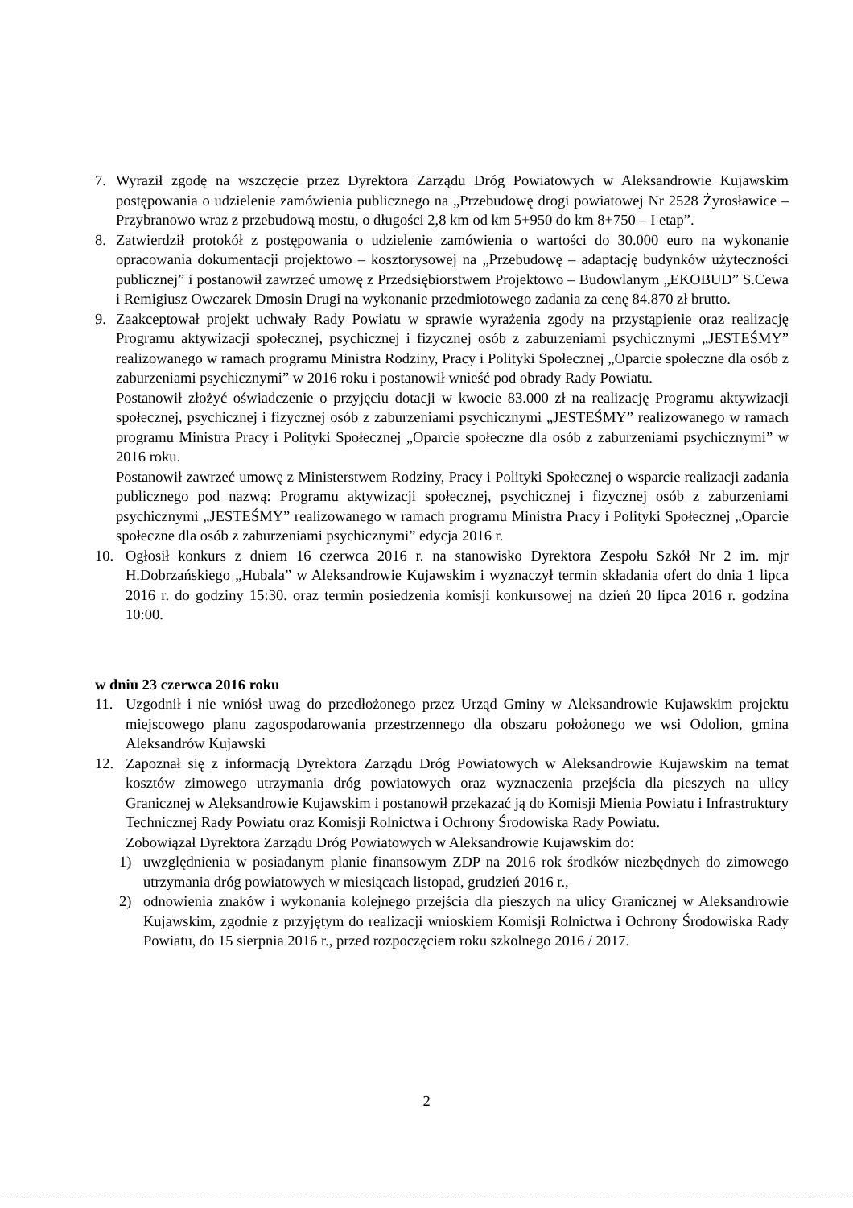7. Wyraził zgodę na wszczęcie przez Dyrektora Zarządu Dróg Powiatowych w Aleksandrowie Kujawskim postępowania o udzielenie zamówienia publicznego na „Przebudowę drogi powiatowej Nr 2528 Żyrosławice – Przybranowo wraz z przebudową mostu, o długości 2,8 km od km 5+950 do km 8+750 – I etap”.
8. Zatwierdził protokół z postępowania o udzielenie zamówienia o wartości do 30.000 euro na wykonanie opracowania dokumentacji projektowo – kosztorysowej na „Przebudowę – adaptację budynków użyteczności publicznej” i postanowił zawrzeć umowę z Przedsiębiorstwem Projektowo – Budowlanym „EKOBUD” S.Cewa i Remigiusz Owczarek Dmosin Drugi na wykonanie przedmiotowego zadania za cenę 84.870 zł brutto.
9. Zaakceptował projekt uchwały Rady Powiatu w sprawie wyrażenia zgody na przystąpienie oraz realizację Programu aktywizacji społecznej, psychicznej i fizycznej osób z zaburzeniami psychicznymi „JESTEŚMY” realizowanego w ramach programu Ministra Rodziny, Pracy i Polityki Społecznej „Oparcie społeczne dla osób z zaburzeniami psychicznymi” w 2016 roku i postanowił wnieść pod obrady Rady Powiatu.
Postanowił złożyć oświadczenie o przyjęciu dotacji w kwocie 83.000 zł na realizację Programu aktywizacji społecznej, psychicznej i fizycznej osób z zaburzeniami psychicznymi „JESTEŚMY” realizowanego w ramach programu Ministra Pracy i Polityki Społecznej „Oparcie społeczne dla osób z zaburzeniami psychicznymi” w 2016 roku.
Postanowił zawrzeć umowę z Ministerstwem Rodziny, Pracy i Polityki Społecznej o wsparcie realizacji zadania publicznego pod nazwą: Programu aktywizacji społecznej, psychicznej i fizycznej osób z zaburzeniami psychicznymi „JESTEŚMY” realizowanego w ramach programu Ministra Pracy i Polityki Społecznej „Oparcie społeczne dla osób z zaburzeniami psychicznymi” edycja 2016 r.
10. Ogłosił konkurs z dniem 16 czerwca 2016 r. na stanowisko Dyrektora Zespołu Szkół Nr 2 im. mjr H.Dobrzańskiego „Hubala” w Aleksandrowie Kujawskim i wyznaczył termin składania ofert do dnia 1 lipca 2016 r. do godziny 15:30. oraz termin posiedzenia komisji konkursowej na dzień 20 lipca 2016 r. godzina 10:00.
w dniu 23 czerwca 2016 roku
11. Uzgodnił i nie wniósł uwag do przedłożonego przez Urząd Gminy w Aleksandrowie Kujawskim projektu miejscowego planu zagospodarowania przestrzennego dla obszaru położonego we wsi Odolion, gmina Aleksandrów Kujawski
12. Zapoznał się z informacją Dyrektora Zarządu Dróg Powiatowych w Aleksandrowie Kujawskim na temat kosztów zimowego utrzymania dróg powiatowych oraz wyznaczenia przejścia dla pieszych na ulicy Granicznej w Aleksandrowie Kujawskim i postanowił przekazać ją do Komisji Mienia Powiatu i Infrastruktury Technicznej Rady Powiatu oraz Komisji Rolnictwa i Ochrony Środowiska Rady Powiatu.
Zobowiązał Dyrektora Zarządu Dróg Powiatowych w Aleksandrowie Kujawskim do:
1) uwzględnienia w posiadanym planie finansowym ZDP na 2016 rok środków niezbędnych do zimowego utrzymania dróg powiatowych w miesiącach listopad, grudzień 2016 r.,
2) odnowienia znaków i wykonania kolejnego przejścia dla pieszych na ulicy Granicznej w Aleksandrowie Kujawskim, zgodnie z przyjętym do realizacji wnioskiem Komisji Rolnictwa i Ochrony Środowiska Rady Powiatu, do 15 sierpnia 2016 r., przed rozpoczęciem roku szkolnego 2016 / 2017.
2